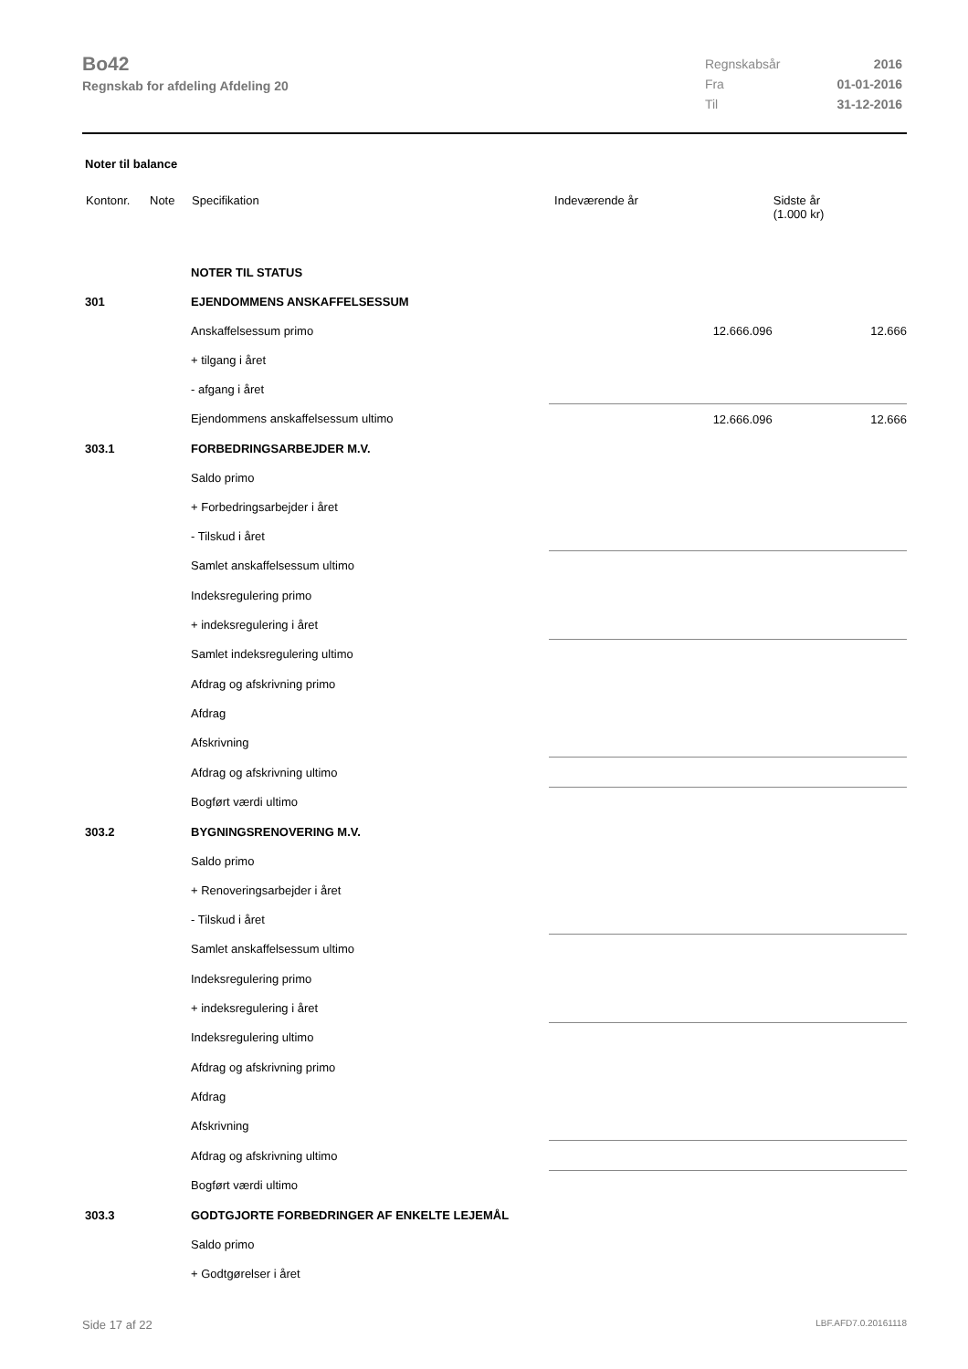Bo42
Regnskab for afdeling Afdeling 20
| Regnskabsår | 2016 |
| Fra | 01-01-2016 |
| Til | 31-12-2016 |
Noter til balance
| Kontonr. | Note | Specifikation | | Indeværende år | Sidste år (1.000 kr) |
| --- | --- | --- | --- | --- | --- |
| | | NOTER TIL STATUS | | | |
| 301 | | EJENDOMMENS ANSKAFFELSESSUM | | | |
| | | Anskaffelsessum primo | | 12.666.096 | 12.666 |
| | | + tilgang i året | | | |
| | | - afgang i året | | | |
| | | Ejendommens anskaffelsessum ultimo | | 12.666.096 | 12.666 |
| 303.1 | | FORBEDRINGSARBEJDER M.V. | | | |
| | | Saldo primo | | | |
| | | + Forbedringsarbejder i året | | | |
| | | - Tilskud i året | | | |
| | | Samlet anskaffelsessum ultimo | | | |
| | | Indeksregulering primo | | | |
| | | + indeksregulering i året | | | |
| | | Samlet indeksregulering ultimo | | | |
| | | Afdrag og afskrivning primo | | | |
| | | Afdrag | | | |
| | | Afskrivning | | | |
| | | Afdrag og afskrivning ultimo | | | |
| | | Bogført værdi ultimo | | | |
| 303.2 | | BYGNINGSRENOVERING M.V. | | | |
| | | Saldo primo | | | |
| | | + Renoveringsarbejder i året | | | |
| | | - Tilskud i året | | | |
| | | Samlet anskaffelsessum ultimo | | | |
| | | Indeksregulering primo | | | |
| | | + indeksregulering i året | | | |
| | | Indeksregulering ultimo | | | |
| | | Afdrag og afskrivning primo | | | |
| | | Afdrag | | | |
| | | Afskrivning | | | |
| | | Afdrag og afskrivning ultimo | | | |
| | | Bogført værdi ultimo | | | |
| 303.3 | | GODTGJORTE FORBEDRINGER AF ENKELTE LEJEMÅL | | | |
| | | Saldo primo | | | |
| | | + Godtgørelser i året | | | |
Side 17 af 22 LBF.AFD7.0.20161118